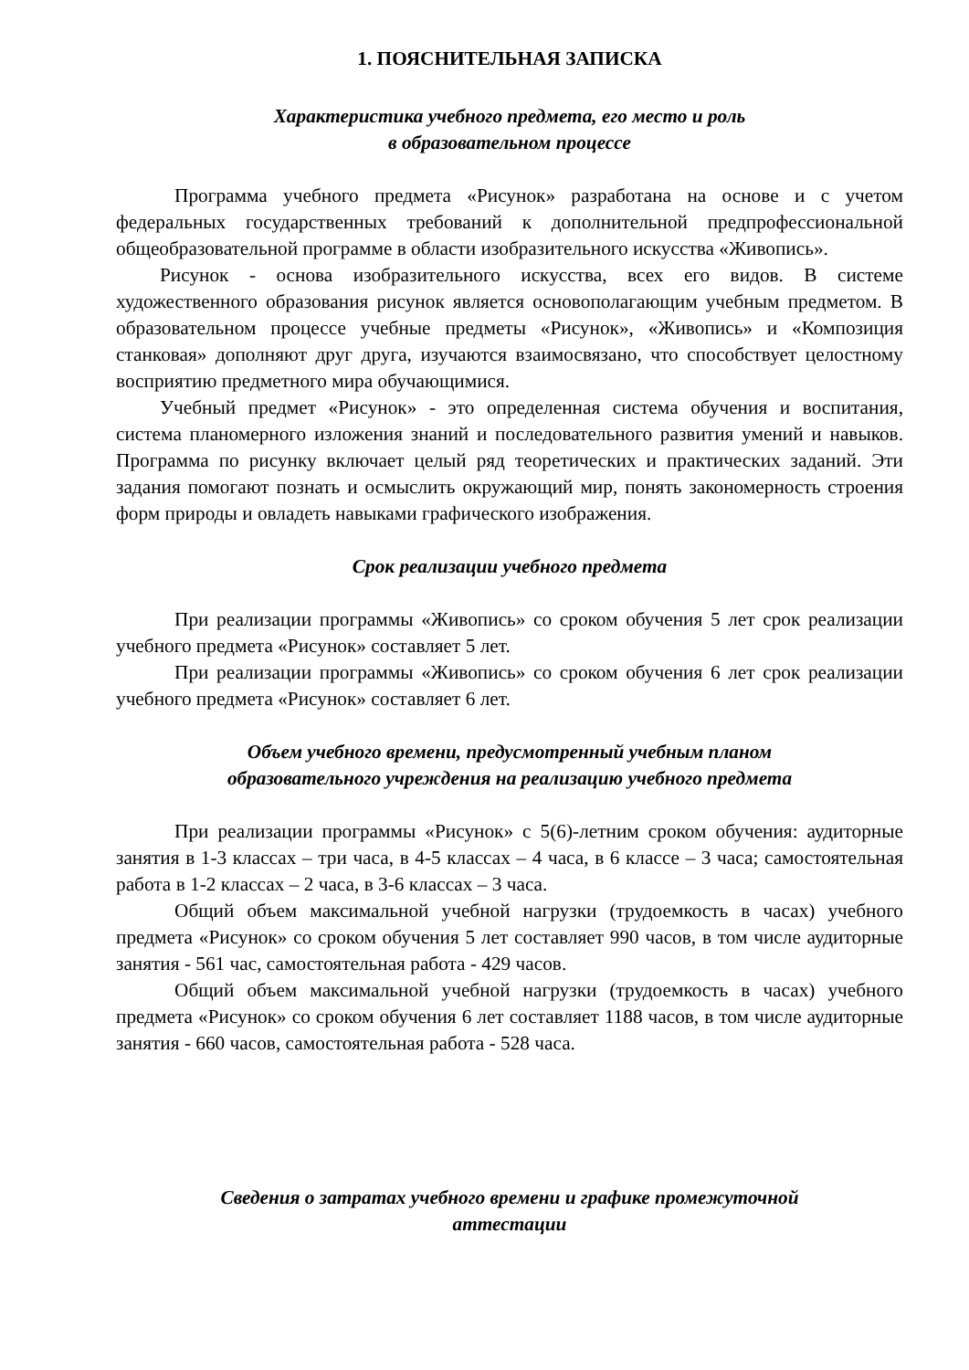1. ПОЯСНИТЕЛЬНАЯ ЗАПИСКА
Характеристика учебного предмета, его место и роль
в образовательном процессе
Программа учебного предмета «Рисунок» разработана на основе и с учетом федеральных государственных требований к дополнительной предпрофессиональной общеобразовательной программе в области изобразительного искусства «Живопись».
Рисунок - основа изобразительного искусства, всех его видов. В системе художественного образования рисунок является основополагающим учебным предметом. В образовательном процессе учебные предметы «Рисунок», «Живопись» и «Композиция станковая» дополняют друг друга, изучаются взаимосвязано, что способствует целостному восприятию предметного мира обучающимися.
Учебный предмет «Рисунок» - это определенная система обучения и воспитания, система планомерного изложения знаний и последовательного развития умений и навыков. Программа по рисунку включает целый ряд теоретических и практических заданий. Эти задания помогают познать и осмыслить окружающий мир, понять закономерность строения форм природы и овладеть навыками графического изображения.
Срок реализации учебного предмета
При реализации программы «Живопись» со сроком обучения 5 лет срок реализации учебного предмета «Рисунок» составляет 5 лет.
При реализации программы «Живопись» со сроком обучения 6 лет срок реализации учебного предмета «Рисунок» составляет 6 лет.
Объем учебного времени, предусмотренный учебным планом
образовательного учреждения на реализацию учебного предмета
При реализации программы «Рисунок» с 5(6)-летним сроком обучения: аудиторные занятия в 1-3 классах – три часа, в 4-5 классах – 4 часа, в 6 классе – 3 часа; самостоятельная работа в 1-2 классах – 2 часа, в 3-6 классах – 3 часа.
Общий объем максимальной учебной нагрузки (трудоемкость в часах) учебного предмета «Рисунок» со сроком обучения 5 лет составляет 990 часов, в том числе аудиторные занятия - 561 час, самостоятельная работа - 429 часов.
Общий объем максимальной учебной нагрузки (трудоемкость в часах) учебного предмета «Рисунок» со сроком обучения 6 лет составляет 1188 часов, в том числе аудиторные занятия - 660 часов, самостоятельная работа - 528 часа.
Сведения о затратах учебного времени и графике промежуточной
аттестации